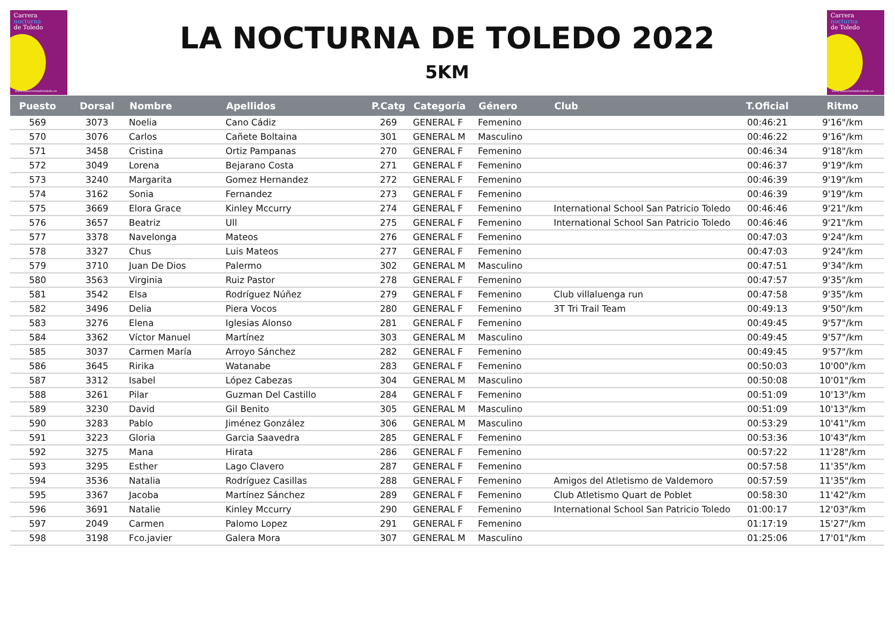Carrera
nocturna
de Toledo
www.lanocturnadetoledo.es
LA NOCTURNA DE TOLEDO 2022
5KM
Carrera
nocturna
de Toledo
www.lanocturnadetoledo.es
| Puesto | Dorsal | Nombre | Apellidos | P.Catg | Categoría | Género | Club | T.Oficial | Ritmo |
| --- | --- | --- | --- | --- | --- | --- | --- | --- | --- |
| 569 | 3073 | Noelia | Cano Cádiz | 269 | GENERAL F | Femenino | | 00:46:21 | 9'16"/km |
| 570 | 3076 | Carlos | Cañete Boltaina | 301 | GENERAL M | Masculino | | 00:46:22 | 9'16"/km |
| 571 | 3458 | Cristina | Ortiz Pampanas | 270 | GENERAL F | Femenino | | 00:46:34 | 9'18"/km |
| 572 | 3049 | Lorena | Bejarano Costa | 271 | GENERAL F | Femenino | | 00:46:37 | 9'19"/km |
| 573 | 3240 | Margarita | Gomez Hernandez | 272 | GENERAL F | Femenino | | 00:46:39 | 9'19"/km |
| 574 | 3162 | Sonia | Fernandez | 273 | GENERAL F | Femenino | | 00:46:39 | 9'19"/km |
| 575 | 3669 | Elora Grace | Kinley Mccurry | 274 | GENERAL F | Femenino | International School San Patricio Toledo | 00:46:46 | 9'21"/km |
| 576 | 3657 | Beatriz | Ull | 275 | GENERAL F | Femenino | International School San Patricio Toledo | 00:46:46 | 9'21"/km |
| 577 | 3378 | Navelonga | Mateos | 276 | GENERAL F | Femenino | | 00:47:03 | 9'24"/km |
| 578 | 3327 | Chus | Luis Mateos | 277 | GENERAL F | Femenino | | 00:47:03 | 9'24"/km |
| 579 | 3710 | Juan De Dios | Palermo | 302 | GENERAL M | Masculino | | 00:47:51 | 9'34"/km |
| 580 | 3563 | Virginia | Ruiz Pastor | 278 | GENERAL F | Femenino | | 00:47:57 | 9'35"/km |
| 581 | 3542 | Elsa | Rodríguez Núñez | 279 | GENERAL F | Femenino | Club villaluenga run | 00:47:58 | 9'35"/km |
| 582 | 3496 | Delia | Piera Vocos | 280 | GENERAL F | Femenino | 3T Tri Trail Team | 00:49:13 | 9'50"/km |
| 583 | 3276 | Elena | Iglesias Alonso | 281 | GENERAL F | Femenino | | 00:49:45 | 9'57"/km |
| 584 | 3362 | Víctor Manuel | Martínez | 303 | GENERAL M | Masculino | | 00:49:45 | 9'57"/km |
| 585 | 3037 | Carmen María | Arroyo Sánchez | 282 | GENERAL F | Femenino | | 00:49:45 | 9'57"/km |
| 586 | 3645 | Ririka | Watanabe | 283 | GENERAL F | Femenino | | 00:50:03 | 10'00"/km |
| 587 | 3312 | Isabel | López Cabezas | 304 | GENERAL M | Masculino | | 00:50:08 | 10'01"/km |
| 588 | 3261 | Pilar | Guzman Del Castillo | 284 | GENERAL F | Femenino | | 00:51:09 | 10'13"/km |
| 589 | 3230 | David | Gil Benito | 305 | GENERAL M | Masculino | | 00:51:09 | 10'13"/km |
| 590 | 3283 | Pablo | Jiménez González | 306 | GENERAL M | Masculino | | 00:53:29 | 10'41"/km |
| 591 | 3223 | Gloria | Garcia Saavedra | 285 | GENERAL F | Femenino | | 00:53:36 | 10'43"/km |
| 592 | 3275 | Mana | Hirata | 286 | GENERAL F | Femenino | | 00:57:22 | 11'28"/km |
| 593 | 3295 | Esther | Lago Clavero | 287 | GENERAL F | Femenino | | 00:57:58 | 11'35"/km |
| 594 | 3536 | Natalia | Rodríguez Casillas | 288 | GENERAL F | Femenino | Amigos del Atletismo de Valdemoro | 00:57:59 | 11'35"/km |
| 595 | 3367 | Jacoba | Martínez Sánchez | 289 | GENERAL F | Femenino | Club Atletismo Quart de Poblet | 00:58:30 | 11'42"/km |
| 596 | 3691 | Natalie | Kinley Mccurry | 290 | GENERAL F | Femenino | International School San Patricio Toledo | 01:00:17 | 12'03"/km |
| 597 | 2049 | Carmen | Palomo Lopez | 291 | GENERAL F | Femenino | | 01:17:19 | 15'27"/km |
| 598 | 3198 | Fco.javier | Galera Mora | 307 | GENERAL M | Masculino | | 01:25:06 | 17'01"/km |